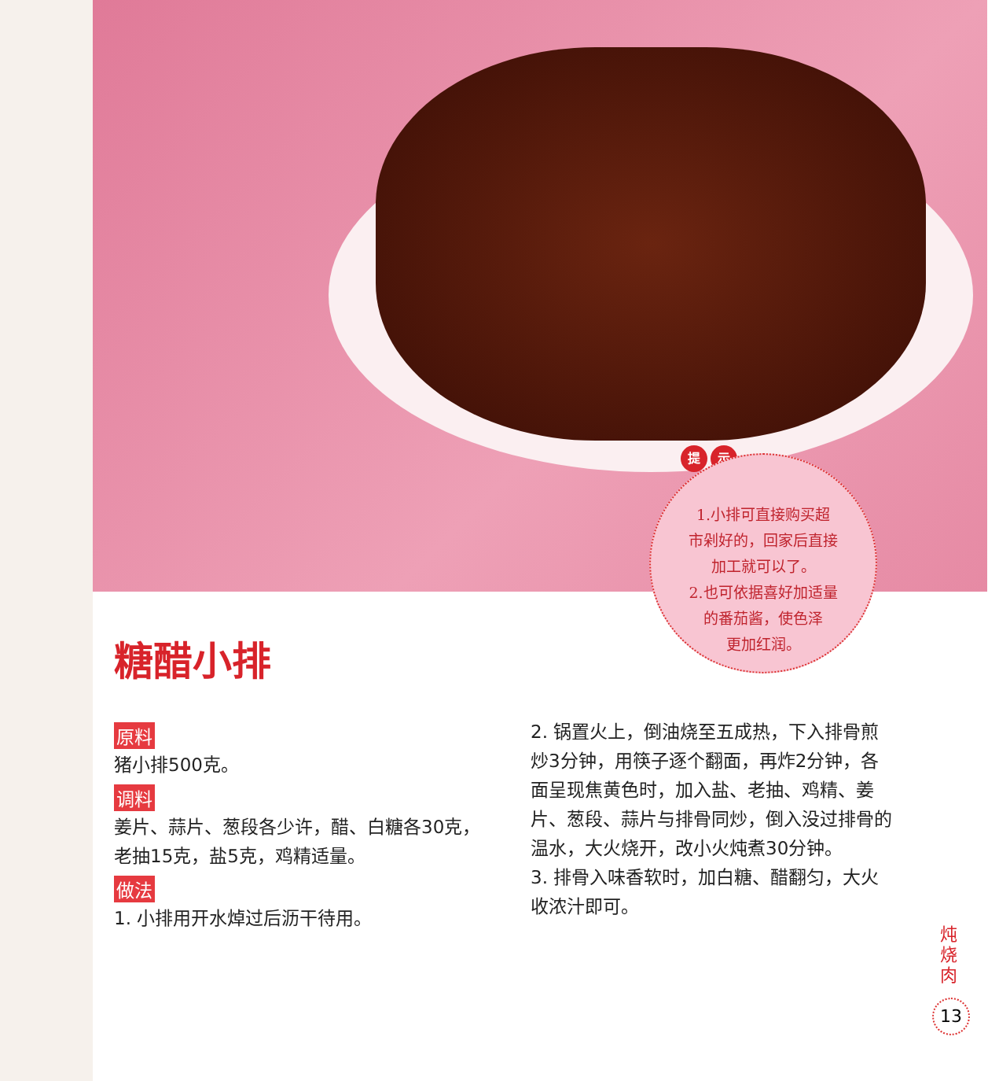提 示
1.小排可直接购买超
市剁好的，回家后直接
加工就可以了。
2.也可依据喜好加适量
的番茄酱，使色泽
更加红润。
糖醋小排
原料
猪小排500克。
调料
姜片、蒜片、葱段各少许，醋、白糖各30克，老抽15克，盐5克，鸡精适量。
做法
1. 小排用开水焯过后沥干待用。
2. 锅置火上，倒油烧至五成热，下入排骨煎炒3分钟，用筷子逐个翻面，再炸2分钟，各面呈现焦黄色时，加入盐、老抽、鸡精、姜片、葱段、蒜片与排骨同炒，倒入没过排骨的温水，大火烧开，改小火炖煮30分钟。
3. 排骨入味香软时，加白糖、醋翻匀，大火收浓汁即可。
炖烧肉
13